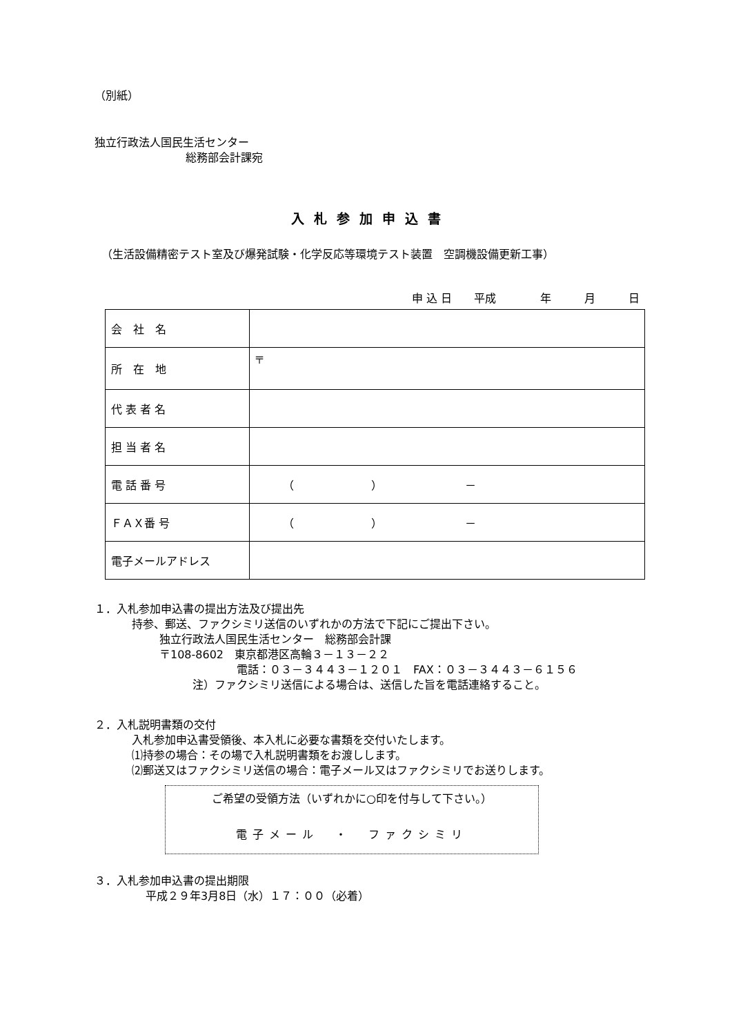（別紙）
独立行政法人国民生活センター
総務部会計課宛
入札参加申込書
（生活設備精密テスト室及び爆発試験・化学反応等環境テスト装置　空調機設備更新工事）
申 込 日　　平成　　　　年　　　月　　　日
| 会 社 名 | |
| 所 在 地 | 〒 |
| 代 表 者 名 | |
| 担 当 者 名 | |
| 電 話 番 号 | （ ） － |
| ＦＡＸ番 号 | （ ） － |
| 電子メールアドレス | |
１．入札参加申込書の提出方法及び提出先
持参、郵送、ファクシミリ送信のいずれかの方法で下記にご提出下さい。
独立行政法人国民生活センター　総務部会計課
〒108-8602　東京都港区高輪３－１３－２２
電話：０３－３４４３－１２０１　FAX：０３－３４４３－６１５６
注）ファクシミリ送信による場合は、送信した旨を電話連絡すること。
２．入札説明書類の交付
入札参加申込書受領後、本入札に必要な書類を交付いたします。
⑴持参の場合：その場で入札説明書類をお渡しします。
⑵郵送又はファクシミリ送信の場合：電子メール又はファクシミリでお送りします。
ご希望の受領方法（いずれかに○印を付与して下さい。）
電子メール　・　ファクシミリ
３．入札参加申込書の提出期限
平成２９年3月8日（水）１７：００（必着）